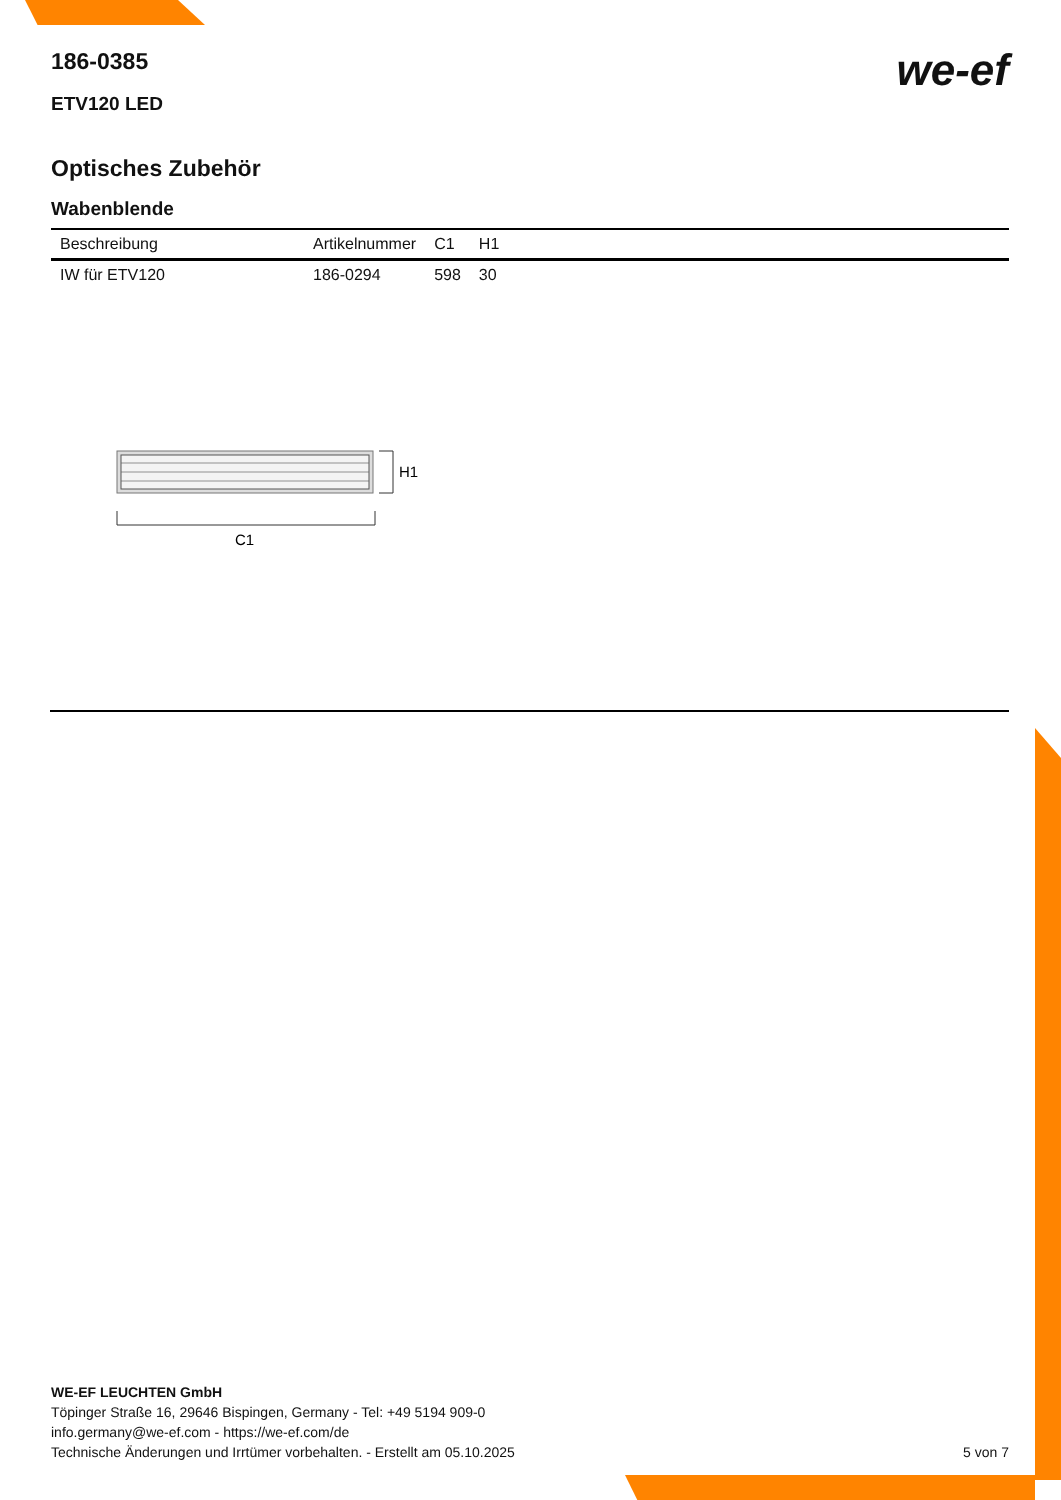we-ef
186-0385
ETV120 LED
Optisches Zubehör
Wabenblende
| Beschreibung | Artikelnummer | C1 | H1 |
| --- | --- | --- | --- |
| IW für ETV120 | 186-0294 | 598 | 30 |
H1
C1
WE-EF LEUCHTEN GmbH
Töpinger Straße 16, 29646 Bispingen, Germany - Tel: +49 5194 909-0
info.germany@we-ef.com - https://we-ef.com/de
Technische Änderungen und Irrtümer vorbehalten. - Erstellt am 05.10.2025
5 von 7